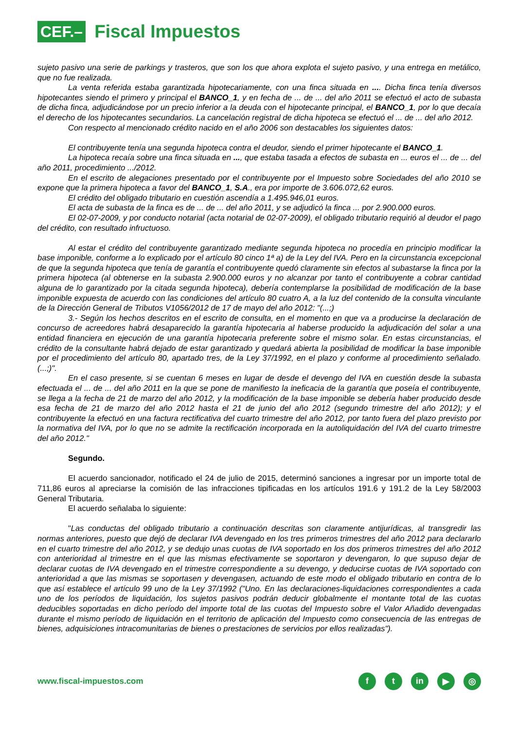CEF.–
Fiscal Impuestos
sujeto pasivo una serie de parkings y trasteros, que son los que ahora explota el sujeto pasivo, y una entrega en metálico, que no fue realizada.
La venta referida estaba garantizada hipotecariamente, con una finca situada en .... Dicha finca tenía diversos hipotecantes siendo el primero y principal el BANCO_1, y en fecha de ... de ... del año 2011 se efectuó el acto de subasta de dicha finca, adjudicándose por un precio inferior a la deuda con el hipotecante principal, el BANCO_1, por lo que decaía el derecho de los hipotecantes secundarios. La cancelación registral de dicha hipoteca se efectuó el ... de ... del año 2012.
Con respecto al mencionado crédito nacido en el año 2006 son destacables los siguientes datos:
El contribuyente tenía una segunda hipoteca contra el deudor, siendo el primer hipotecante el BANCO_1.
La hipoteca recaía sobre una finca situada en ..., que estaba tasada a efectos de subasta en ... euros el ... de ... del año 2011, procedimiento .../2012.
En el escrito de alegaciones presentado por el contribuyente por el Impuesto sobre Sociedades del año 2010 se expone que la primera hipoteca a favor del BANCO_1, S.A., era por importe de 3.606.072,62 euros.
El crédito del obligado tributario en cuestión ascendía a 1.495.946,01 euros.
El acta de subasta de la finca es de ... de ... del año 2011, y se adjudicó la finca ... por 2.900.000 euros.
El 02-07-2009, y por conducto notarial (acta notarial de 02-07-2009), el obligado tributario requirió al deudor el pago del crédito, con resultado infructuoso.
Al estar el crédito del contribuyente garantizado mediante segunda hipoteca no procedía en principio modificar la base imponible, conforme a lo explicado por el artículo 80 cinco 1ª a) de la Ley del IVA. Pero en la circunstancia excepcional de que la segunda hipoteca que tenía de garantía el contribuyente quedó claramente sin efectos al subastarse la finca por la primera hipoteca (al obtenerse en la subasta 2.900.000 euros y no alcanzar por tanto el contribuyente a cobrar cantidad alguna de lo garantizado por la citada segunda hipoteca), debería contemplarse la posibilidad de modificación de la base imponible expuesta de acuerdo con las condiciones del artículo 80 cuatro A, a la luz del contenido de la consulta vinculante de la Dirección General de Tributos V1056/2012 de 17 de mayo del año 2012: "(...;)
3.- Según los hechos descritos en el escrito de consulta, en el momento en que va a producirse la declaración de concurso de acreedores habrá desaparecido la garantía hipotecaria al haberse producido la adjudicación del solar a una entidad financiera en ejecución de una garantía hipotecaria preferente sobre el mismo solar. En estas circunstancias, el crédito de la consultante habrá dejado de estar garantizado y quedará abierta la posibilidad de modificar la base imponible por el procedimiento del artículo 80, apartado tres, de la Ley 37/1992, en el plazo y conforme al procedimiento señalado. (...;)".
En el caso presente, si se cuentan 6 meses en lugar de desde el devengo del IVA en cuestión desde la subasta efectuada el ... de ... del año 2011 en la que se pone de manifiesto la ineficacia de la garantía que poseía el contribuyente, se llega a la fecha de 21 de marzo del año 2012, y la modificación de la base imponible se debería haber producido desde esa fecha de 21 de marzo del año 2012 hasta el 21 de junio del año 2012 (segundo trimestre del año 2012); y el contribuyente la efectuó en una factura rectificativa del cuarto trimestre del año 2012, por tanto fuera del plazo previsto por la normativa del IVA, por lo que no se admite la rectificación incorporada en la autoliquidación del IVA del cuarto trimestre del año 2012."
Segundo.
El acuerdo sancionador, notificado el 24 de julio de 2015, determinó sanciones a ingresar por un importe total de 711,86 euros al apreciarse la comisión de las infracciones tipificadas en los artículos 191.6 y 191.2 de la Ley 58/2003 General Tributaria.
El acuerdo señalaba lo siguiente:
"Las conductas del obligado tributario a continuación descritas son claramente antijurídicas, al transgredir las normas anteriores, puesto que dejó de declarar IVA devengado en los tres primeros trimestres del año 2012 para declararlo en el cuarto trimestre del año 2012, y se dedujo unas cuotas de IVA soportado en los dos primeros trimestres del año 2012 con anterioridad al trimestre en el que las mismas efectivamente se soportaron y devengaron, lo que supuso dejar de declarar cuotas de IVA devengado en el trimestre correspondiente a su devengo, y deducirse cuotas de IVA soportado con anterioridad a que las mismas se soportasen y devengasen, actuando de este modo el obligado tributario en contra de lo que así establece el artículo 99 uno de la Ley 37/1992 ("Uno. En las declaraciones-liquidaciones correspondientes a cada uno de los períodos de liquidación, los sujetos pasivos podrán deducir globalmente el montante total de las cuotas deducibles soportadas en dicho período del importe total de las cuotas del Impuesto sobre el Valor Añadido devengadas durante el mismo período de liquidación en el territorio de aplicación del Impuesto como consecuencia de las entregas de bienes, adquisiciones intracomunitarias de bienes o prestaciones de servicios por ellos realizadas").
www.fiscal-impuestos.com
ft in ▶ ◎